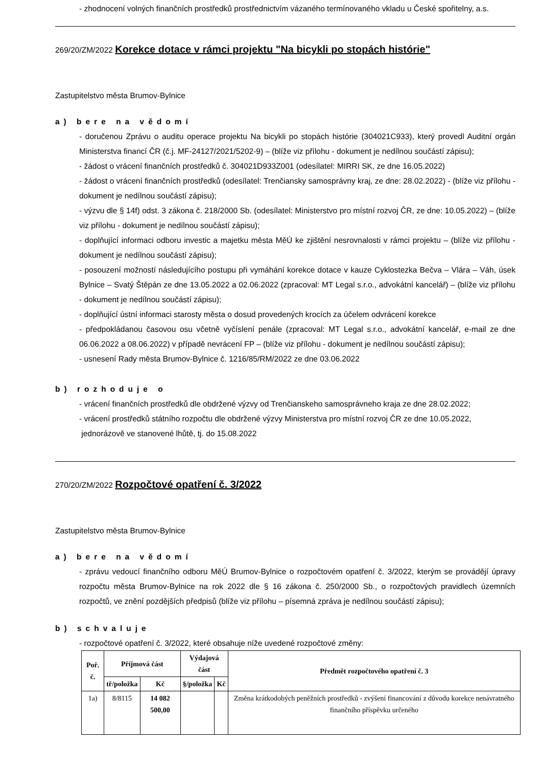- zhodnocení volných finančních prostředků prostřednictvím vázaného termínovaného vkladu u České spořitelny, a.s.
269/20/ZM/2022 Korekce dotace v rámci projektu "Na bicykli po stopách histórie"
Zastupitelstvo města Brumov-Bylnice
a) bere na vědomí
- doručenou Zprávu o auditu operace projektu Na bicykli po stopách histórie (304021C933), který provedl Auditní orgán Ministerstva financí ČR (č.j. MF-24127/2021/5202-9) – (blíže viz přílohu - dokument je nedílnou součástí zápisu);
- žádost o vrácení finančních prostředků č. 304021D933Z001 (odesílatel: MIRRI SK, ze dne 16.05.2022)
- žádost o vrácení finančních prostředků (odesílatel: Trenčiansky samosprávny kraj, ze dne: 28.02.2022) - (blíže viz přílohu - dokument je nedílnou součástí zápisu);
- výzvu dle § 14f) odst. 3 zákona č. 218/2000 Sb. (odesílatel: Ministerstvo pro místní rozvoj ČR, ze dne: 10.05.2022) – (blíže viz přílohu - dokument je nedílnou součástí zápisu);
- doplňující informaci odboru investic a majetku města MěÚ ke zjištění nesrovnalosti v rámci projektu – (blíže viz přílohu - dokument je nedílnou součástí zápisu);
- posouzení možností následujícího postupu při vymáhání korekce dotace v kauze Cyklostezka Bečva – Vlára – Váh, úsek Bylnice – Svatý Štěpán ze dne 13.05.2022 a 02.06.2022 (zpracoval: MT Legal s.r.o., advokátní kancelář) – (blíže viz přílohu - dokument je nedílnou součástí zápisu);
- doplňující ústní informaci starosty města o dosud provedených krocích za účelem odvrácení korekce
- předpokládanou časovou osu včetně vyčíslení penále (zpracoval: MT Legal s.r.o., advokátní kancelář, e-mail ze dne 06.06.2022 a 08.06.2022) v případě nevrácení FP – (blíže viz přílohu - dokument je nedílnou součástí zápisu);
- usnesení Rady města Brumov-Bylnice č. 1216/85/RM/2022 ze dne 03.06.2022
b) rozhoduje o
- vrácení finančních prostředků dle obdržené výzvy od Trenčianskeho samosprávneho kraja ze dne 28.02.2022;
- vrácení prostředků státního rozpočtu dle obdržené výzvy Ministerstva pro místní rozvoj ČR ze dne 10.05.2022,
jednorázově ve stanovené lhůtě, tj. do 15.08.2022
270/20/ZM/2022 Rozpočtové opatření č. 3/2022
Zastupitelstvo města Brumov-Bylnice
a) bere na vědomí
- zprávu vedoucí finančního odboru MěÚ Brumov-Bylnice o rozpočtovém opatření č. 3/2022, kterým se provádějí úpravy rozpočtu města Brumov-Bylnice na rok 2022 dle § 16 zákona č. 250/2000 Sb., o rozpočtových pravidlech územních rozpočtů, ve znění pozdějších předpisů (blíže viz přílohu – písemná zpráva je nedílnou součástí zápisu);
b) schvaluje
- rozpočtové opatření č. 3/2022, které obsahuje níže uvedené rozpočtové změny:
| Poř. č. | Příjmová část | | Výdajová část | | Předmět rozpočtového opatření č. 3 |
| --- | --- | --- | --- | --- | --- |
| | tř/položka | Kč | §/položka | Kč | |
| 1a) | 8/8115 | 14 082 500,00 | | | Změna krátkodobých peněžních prostředků - zvýšení financování z důvodu korekce nenávratného finančního příspěvku určeného |